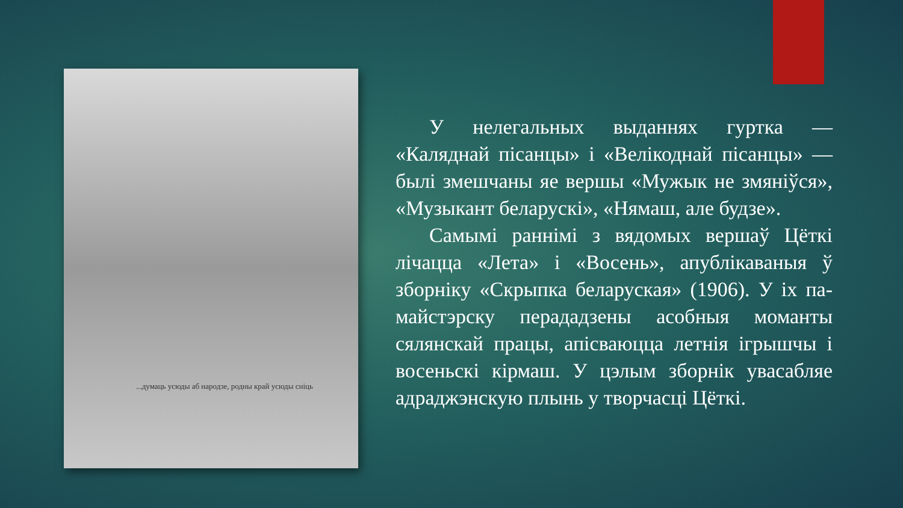...думаць усюды аб народзе, родны край усюды сніць
У нелегальных выданнях гуртка — «Каляднай пісанцы» і «Велікоднай пісанцы» — былі змешчаны яе вершы «Мужык не змяніўся», «Музыкант беларускі», «Нямаш, але будзе».
Самымі раннімі з вядомых вершаў Цёткі лічацца «Лета» і «Восень», апублікаваныя ў зборніку «Скрыпка беларуская» (1906). У іх па-майстэрску перададзены асобныя моманты сялянскай працы, апісваюцца летнія ігрышчы і восеньскі кірмаш. У цэлым зборнік увасабляе адраджэнскую плынь у творчасці Цёткі.